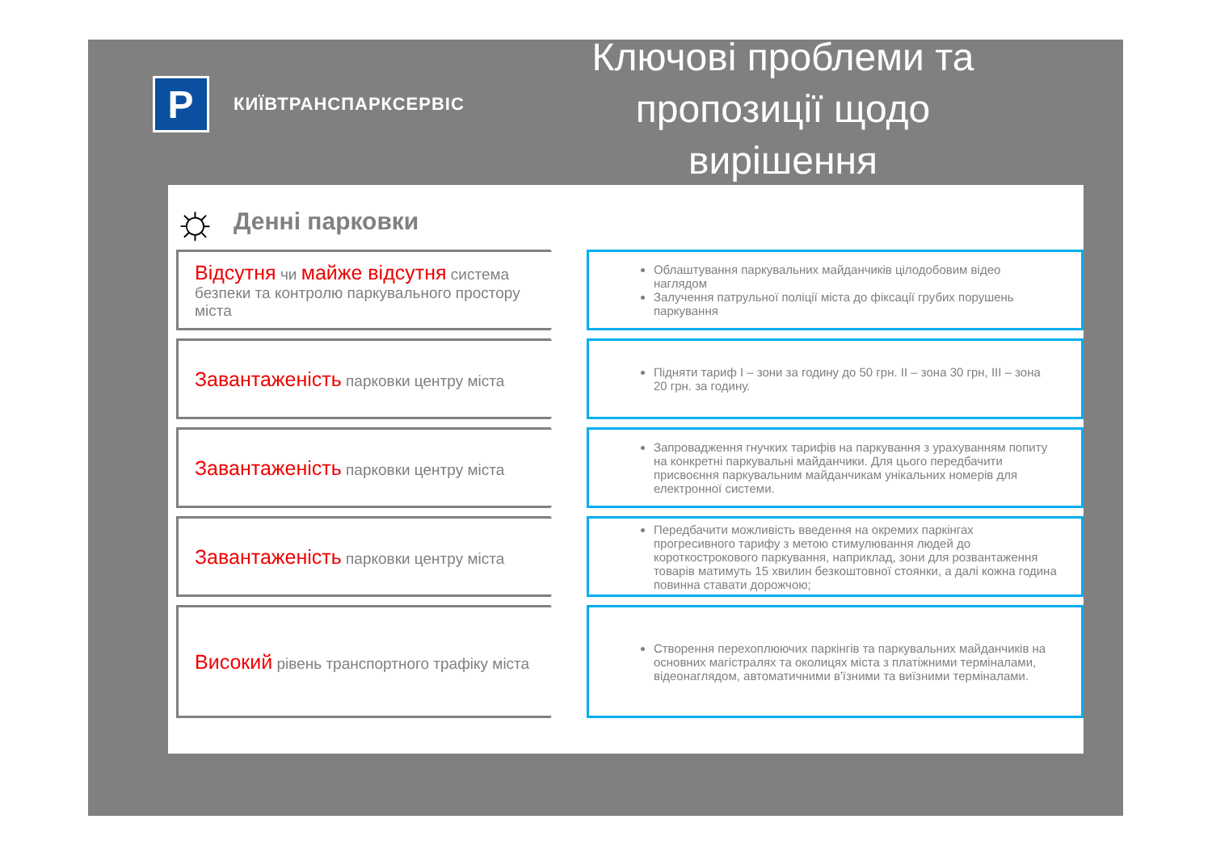P
КИЇВТРАНСПАРКСЕРВІС
Ключові проблеми та пропозиції щодо вирішення
☼ Денні парковки
Відсутня чи майже відсутня система безпеки та контролю паркувального простору міста
Облаштування паркувальних майданчиків цілодобовим відео наглядом
Залучення патрульної поліції міста до фіксації грубих порушень паркування
Завантаженість парковки центру міста
Підняти тариф І – зони за годину до 50 грн. ІІ – зона 30 грн, ІІІ – зона 20 грн. за годину.
Завантаженість парковки центру міста
Запровадження гнучких тарифів на паркування з урахуванням попиту на конкретні паркувальні майданчики. Для цього передбачити присвоєння паркувальним майданчикам унікальних номерів для електронної системи.
Завантаженість парковки центру міста
Передбачити можливість введення на окремих паркінгах прогресивного тарифу з метою стимулювання людей до короткострокового паркування, наприклад, зони для розвантаження товарів матимуть 15 хвилин безкоштовної стоянки, а далі кожна година повинна ставати дорожчою;
Високий рівень транспортного трафіку міста
Створення перехоплюючих паркінгів та паркувальних майданчиків на основних магістралях та околицях міста з платіжними терміналами, відеонаглядом, автоматичними в'їзними та виїзними терміналами.